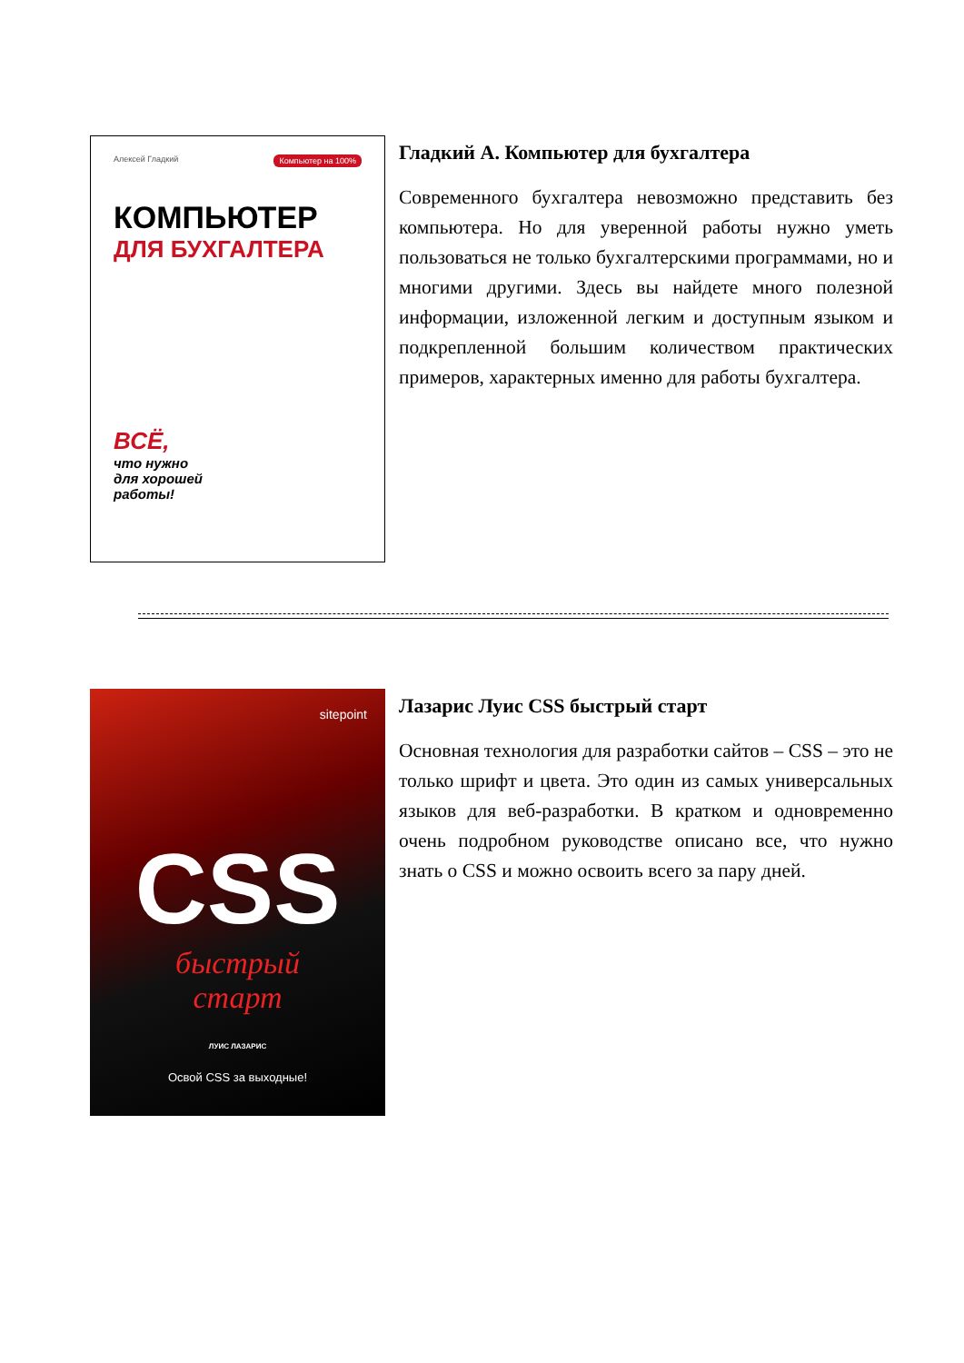Алексей Гладкий Компьютер на 100%
КОМПЬЮТЕР
ДЛЯ БУХГАЛТЕРА
ВСЁ,
что нужно
для хорошей
работы!
Гладкий А. Компьютер для бухгалтера
Современного бухгалтера невозможно представить без компьютера. Но для уверенной работы нужно уметь пользоваться не только бухгалтерскими программами, но и многими другими. Здесь вы найдете много полезной информации, изложенной легким и доступным языком и подкрепленной большим количеством практических примеров, характерных именно для работы бухгалтера.
sitepoint
CSS
быстрый
старт
ЛУИС ЛАЗАРИС
Освой CSS за выходные!
Лазарис Луис CSS быстрый старт
Основная технология для разработки сайтов – CSS – это не только шрифт и цвета. Это один из самых универсальных языков для веб-разработки. В кратком и одновременно очень подробном руководстве описано все, что нужно знать о CSS и можно освоить всего за пару дней.